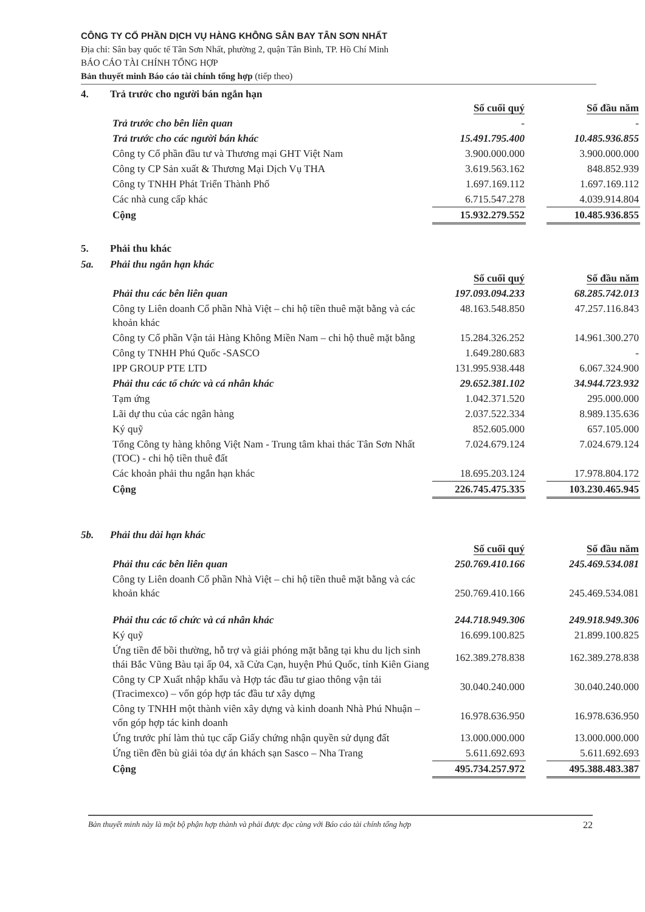CÔNG TY CỔ PHẦN DỊCH VỤ HÀNG KHÔNG SÂN BAY TÂN SƠN NHẤT
Địa chỉ: Sân bay quốc tế Tân Sơn Nhất, phường 2, quận Tân Bình, TP. Hồ Chí Minh
BÁO CÁO TÀI CHÍNH TỔNG HỢP
Bản thuyết minh Báo cáo tài chính tổng hợp (tiếp theo)
4. Trả trước cho người bán ngắn hạn
| | Số cuối quý | | Số đầu năm |
| Trả trước cho bên liên quan | - | | - |
| Trả trước cho các người bán khác | 15.491.795.400 | | 10.485.936.855 |
| Công ty Cổ phần đầu tư và Thương mại GHT Việt Nam | 3.900.000.000 | | 3.900.000.000 |
| Công ty CP Sản xuất & Thương Mại Dịch Vụ THA | 3.619.563.162 | | 848.852.939 |
| Công ty TNHH Phát Triển Thành Phố | 1.697.169.112 | | 1.697.169.112 |
| Các nhà cung cấp khác | 6.715.547.278 | | 4.039.914.804 |
| Cộng | 15.932.279.552 | | 10.485.936.855 |
5. Phải thu khác
5a. Phải thu ngắn hạn khác
| | Số cuối quý | | Số đầu năm |
| Phải thu các bên liên quan | 197.093.094.233 | | 68.285.742.013 |
| Công ty Liên doanh Cổ phần Nhà Việt – chi hộ tiền thuê mặt bằng và các khoản khác | 48.163.548.850 | | 47.257.116.843 |
| Công ty Cổ phần Vận tải Hàng Không Miền Nam – chi hộ thuê mặt bằng | 15.284.326.252 | | 14.961.300.270 |
| Công ty TNHH Phú Quốc -SASCO | 1.649.280.683 | | - |
| IPP GROUP PTE LTD | 131.995.938.448 | | 6.067.324.900 |
| Phải thu các tổ chức và cá nhân khác | 29.652.381.102 | | 34.944.723.932 |
| Tạm ứng | 1.042.371.520 | | 295.000.000 |
| Lãi dự thu của các ngân hàng | 2.037.522.334 | | 8.989.135.636 |
| Ký quỹ | 852.605.000 | | 657.105.000 |
| Tổng Công ty hàng không Việt Nam - Trung tâm khai thác Tân Sơn Nhất (TOC) - chi hộ tiền thuê đất | 7.024.679.124 | | 7.024.679.124 |
| Các khoản phải thu ngắn hạn khác | 18.695.203.124 | | 17.978.804.172 |
| Cộng | 226.745.475.335 | | 103.230.465.945 |
5b. Phải thu dài hạn khác
| | Số cuối quý | | Số đầu năm |
| Phải thu các bên liên quan | 250.769.410.166 | | 245.469.534.081 |
| Công ty Liên doanh Cổ phần Nhà Việt – chi hộ tiền thuê mặt bằng và các khoản khác | 250.769.410.166 | | 245.469.534.081 |
| Phải thu các tổ chức và cá nhân khác | 244.718.949.306 | | 249.918.949.306 |
| Ký quỹ | 16.699.100.825 | | 21.899.100.825 |
| Ứng tiền để bồi thường, hỗ trợ và giải phóng mặt bằng tại khu du lịch sinh thái Bắc Vũng Bàu tại ấp 04, xã Cửa Cạn, huyện Phú Quốc, tỉnh Kiên Giang | 162.389.278.838 | | 162.389.278.838 |
| Công ty CP Xuất nhập khẩu và Hợp tác đầu tư giao thông vận tải (Tracimexco) – vốn góp hợp tác đầu tư xây dựng | 30.040.240.000 | | 30.040.240.000 |
| Công ty TNHH một thành viên xây dựng và kinh doanh Nhà Phú Nhuận – vốn góp hợp tác kinh doanh | 16.978.636.950 | | 16.978.636.950 |
| Ứng trước phí làm thủ tục cấp Giấy chứng nhận quyền sử dụng đất | 13.000.000.000 | | 13.000.000.000 |
| Ứng tiền đền bù giải tỏa dự án khách sạn Sasco – Nha Trang | 5.611.692.693 | | 5.611.692.693 |
| Cộng | 495.734.257.972 | | 495.388.483.387 |
Bản thuyết minh này là một bộ phận hợp thành và phải được đọc cùng với Báo cáo tài chính tổng hợp 22